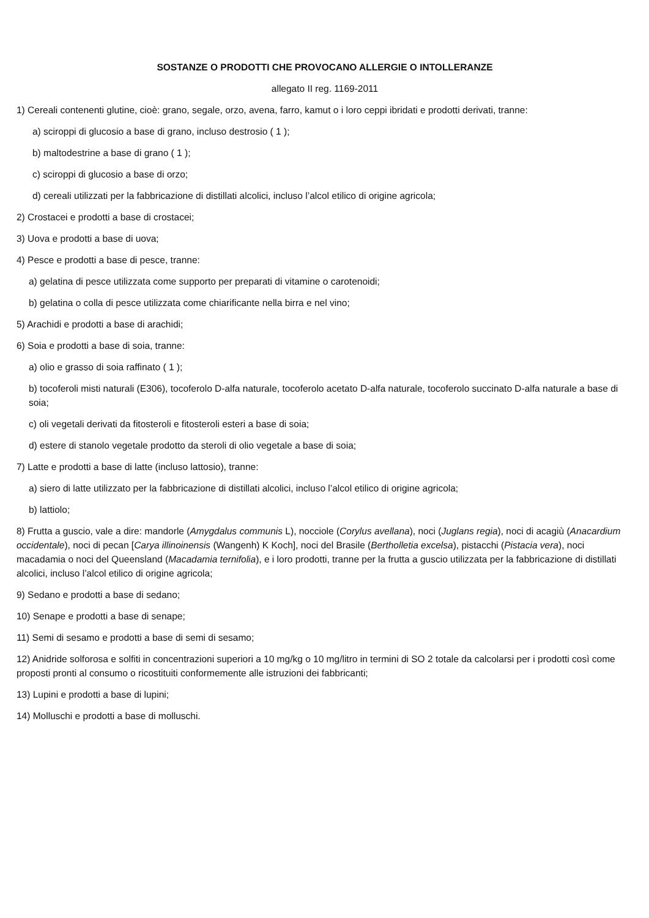SOSTANZE O PRODOTTI CHE PROVOCANO ALLERGIE O INTOLLERANZE
allegato II reg. 1169-2011
1) Cereali contenenti glutine, cioè: grano, segale, orzo, avena, farro, kamut o i loro ceppi ibridati e prodotti derivati, tranne:
a) sciroppi di glucosio a base di grano, incluso destrosio ( 1 );
b) maltodestrine a base di grano ( 1 );
c) sciroppi di glucosio a base di orzo;
d) cereali utilizzati per la fabbricazione di distillati alcolici, incluso l’alcol etilico di origine agricola;
2) Crostacei e prodotti a base di crostacei;
3) Uova e prodotti a base di uova;
4) Pesce e prodotti a base di pesce, tranne:
a) gelatina di pesce utilizzata come supporto per preparati di vitamine o carotenoidi;
b) gelatina o colla di pesce utilizzata come chiarificante nella birra e nel vino;
5) Arachidi e prodotti a base di arachidi;
6) Soia e prodotti a base di soia, tranne:
a) olio e grasso di soia raffinato ( 1 );
b) tocoferoli misti naturali (E306), tocoferolo D-alfa naturale, tocoferolo acetato D-alfa naturale, tocoferolo succinato D-alfa naturale a base di soia;
c) oli vegetali derivati da fitosteroli e fitosteroli esteri a base di soia;
d) estere di stanolo vegetale prodotto da steroli di olio vegetale a base di soia;
7) Latte e prodotti a base di latte (incluso lattosio), tranne:
a) siero di latte utilizzato per la fabbricazione di distillati alcolici, incluso l’alcol etilico di origine agricola;
b) lattiolo;
8) Frutta a guscio, vale a dire: mandorle (Amygdalus communis L), nocciole (Corylus avellana), noci (Juglans regia), noci di acagiù (Anacardium occidentale), noci di pecan [Carya illinoinensis (Wangenh) K Koch], noci del Brasile (Bertholletia excelsa), pistacchi (Pistacia vera), noci macadamia o noci del Queensland (Macadamia ternifolia), e i loro prodotti, tranne per la frutta a guscio utilizzata per la fabbricazione di distillati alcolici, incluso l’alcol etilico di origine agricola;
9) Sedano e prodotti a base di sedano;
10) Senape e prodotti a base di senape;
11) Semi di sesamo e prodotti a base di semi di sesamo;
12) Anidride solforosa e solfiti in concentrazioni superiori a 10 mg/kg o 10 mg/litro in termini di SO 2 totale da calcolarsi per i prodotti così come proposti pronti al consumo o ricostituiti conformemente alle istruzioni dei fabbricanti;
13) Lupini e prodotti a base di lupini;
14) Molluschi e prodotti a base di molluschi.